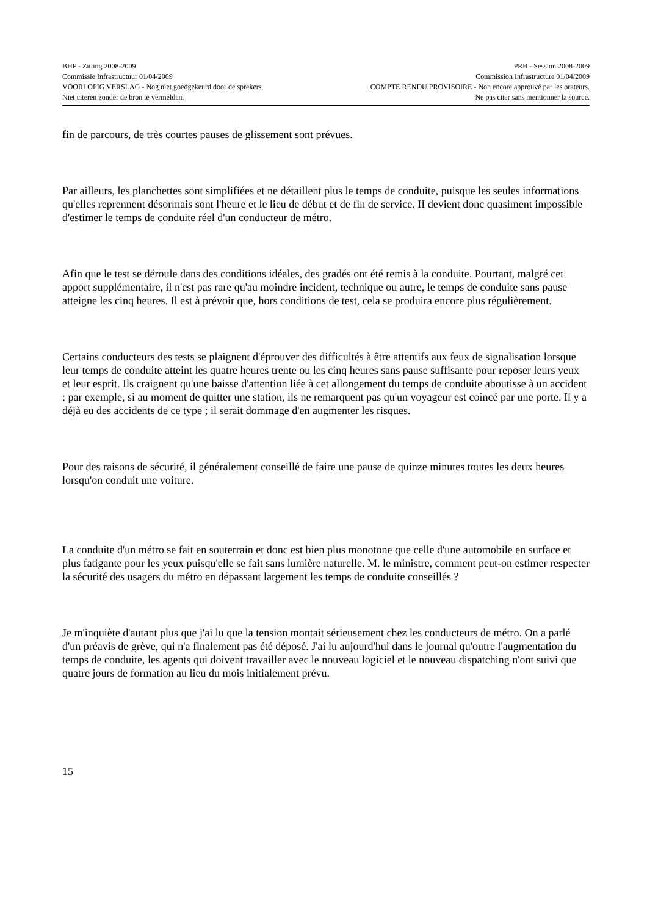BHP - Zitting 2008-2009 PRB - Session 2008-2009
Commissie Infrastructuur 01/04/2009 Commission Infrastructure 01/04/2009
VOORLOPIG VERSLAG - Nog niet goedgekeurd door de sprekers. COMPTE RENDU PROVISOIRE - Non encore approuvé par les orateurs.
Niet citeren zonder de bron te vermelden. Ne pas citer sans mentionner la source.
fin de parcours, de très courtes pauses de glissement sont prévues.
Par ailleurs, les planchettes sont simplifiées et ne détaillent plus le temps de conduite, puisque les seules informations qu'elles reprennent désormais sont l'heure et le lieu de début et de fin de service. II devient donc quasiment impossible d'estimer le temps de conduite réel d'un conducteur de métro.
Afin que le test se déroule dans des conditions idéales, des gradés ont été remis à la conduite. Pourtant, malgré cet apport supplémentaire, il n'est pas rare qu'au moindre incident, technique ou autre, le temps de conduite sans pause atteigne les cinq heures. Il est à prévoir que, hors conditions de test, cela se produira encore plus régulièrement.
Certains conducteurs des tests se plaignent d'éprouver des difficultés à être attentifs aux feux de signalisation lorsque leur temps de conduite atteint les quatre heures trente ou les cinq heures sans pause suffisante pour reposer leurs yeux et leur esprit. Ils craignent qu'une baisse d'attention liée à cet allongement du temps de conduite aboutisse à un accident : par exemple, si au moment de quitter une station, ils ne remarquent pas qu'un voyageur est coincé par une porte. Il y a déjà eu des accidents de ce type ; il serait dommage d'en augmenter les risques.
Pour des raisons de sécurité, il généralement conseillé de faire une pause de quinze minutes toutes les deux heures lorsqu'on conduit une voiture.
La conduite d'un métro se fait en souterrain et donc est bien plus monotone que celle d'une automobile en surface et plus fatigante pour les yeux puisqu'elle se fait sans lumière naturelle. M. le ministre, comment peut-on estimer respecter la sécurité des usagers du métro en dépassant largement les temps de conduite conseillés ?
Je m'inquiète d'autant plus que j'ai lu que la tension montait sérieusement chez les conducteurs de métro. On a parlé d'un préavis de grève, qui n'a finalement pas été déposé. J'ai lu aujourd'hui dans le journal qu'outre l'augmentation du temps de conduite, les agents qui doivent travailler avec le nouveau logiciel et le nouveau dispatching n'ont suivi que quatre jours de formation au lieu du mois initialement prévu.
15